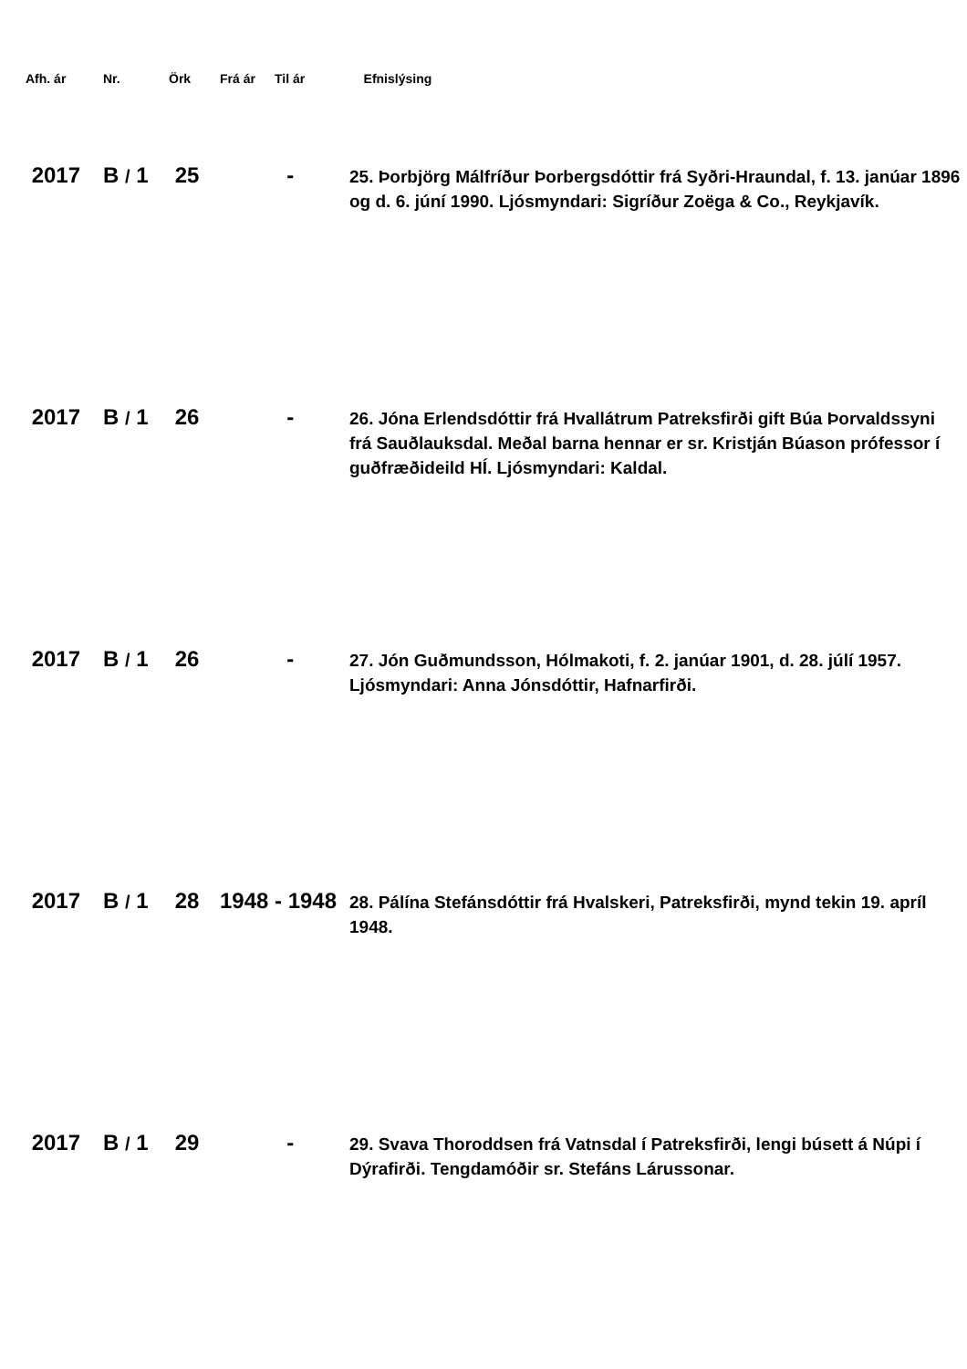| Afh. ár | Nr. | Örk | Frá ár | Til ár | Efnislýsing |
| --- | --- | --- | --- | --- | --- |
| 2017 | B / 1 | 25 | | - | 25. Þorbjörg Málfríður Þorbergsdóttir frá Syðri-Hraundal, f. 13. janúar 1896 og d. 6. júní 1990. Ljósmyndari: Sigríður Zoëga & Co., Reykjavík. |
| 2017 | B / 1 | 26 | | - | 26. Jóna Erlendsdóttir frá Hvallátrum Patreksfirði gift Búa Þorvaldssyni frá Sauðlauksdal. Meðal barna hennar er sr. Kristján Búason prófessor í guðfræðideild HÍ. Ljósmyndari: Kaldal. |
| 2017 | B / 1 | 26 | | - | 27. Jón Guðmundsson, Hólmakoti, f. 2. janúar 1901, d. 28. júlí 1957. Ljósmyndari: Anna Jónsdóttir, Hafnarfirði. |
| 2017 | B / 1 | 28 | 1948 | - 1948 | 28. Pálína Stefánsdóttir frá Hvalskeri, Patreksfirði, mynd tekin 19. apríl 1948. |
| 2017 | B / 1 | 29 | | - | 29. Svava Thoroddsen frá Vatnsdal í Patreksfirði, lengi búsett á Núpi í Dýrafirði. Tengdamóðir sr. Stefáns Lárussonar. |